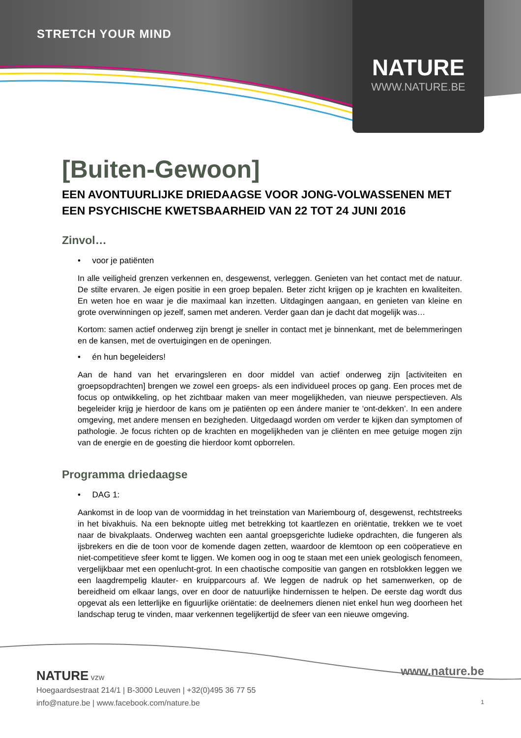STRETCH YOUR MIND
NATURE
WWW.NATURE.BE
[Buiten-Gewoon]
EEN AVONTUURLIJKE DRIEDAAGSE VOOR JONG-VOLWASSENEN MET EEN PSYCHISCHE KWETSBAARHEID VAN 22 TOT 24 JUNI 2016
Zinvol…
• voor je patiënten
In alle veiligheid grenzen verkennen en, desgewenst, verleggen. Genieten van het contact met de natuur. De stilte ervaren. Je eigen positie in een groep bepalen. Beter zicht krijgen op je krachten en kwaliteiten. En weten hoe en waar je die maximaal kan inzetten. Uitdagingen aangaan, en genieten van kleine en grote overwinningen op jezelf, samen met anderen. Verder gaan dan je dacht dat mogelijk was…
Kortom: samen actief onderweg zijn brengt je sneller in contact met je binnenkant, met de belemmeringen en de kansen, met de overtuigingen en de openingen.
• én hun begeleiders!
Aan de hand van het ervaringsleren en door middel van actief onderweg zijn [activiteiten en groepsopdrachten] brengen we zowel een groeps- als een individueel proces op gang. Een proces met de focus op ontwikkeling, op het zichtbaar maken van meer mogelijkheden, van nieuwe perspectieven. Als begeleider krijg je hierdoor de kans om je patiënten op een ándere manier te ‘ont-dekken’. In een andere omgeving, met andere mensen en bezigheden. Uitgedaagd worden om verder te kijken dan symptomen of pathologie. Je focus richten op de krachten en mogelijkheden van je cliënten en mee getuige mogen zijn van de energie en de goesting die hierdoor komt opborrelen.
Programma driedaagse
• DAG 1:
Aankomst in de loop van de voormiddag in het treinstation van Mariembourg of, desgewenst, rechtstreeks in het bivakhuis. Na een beknopte uitleg met betrekking tot kaartlezen en oriëntatie, trekken we te voet naar de bivakplaats. Onderweg wachten een aantal groepsgerichte ludieke opdrachten, die fungeren als ijsbrekers en die de toon voor de komende dagen zetten, waardoor de klemtoon op een coöperatieve en niet-competitieve sfeer komt te liggen. We komen oog in oog te staan met een uniek geologisch fenomeen, vergelijkbaar met een openlucht-grot. In een chaotische compositie van gangen en rotsblokken leggen we een laagdrempelig klauter- en kruipparcours af. We leggen de nadruk op het samenwerken, op de bereidheid om elkaar langs, over en door de natuurlijke hindernissen te helpen. De eerste dag wordt dus opgevat als een letterlijke en figuurlijke oriëntatie: de deelnemers dienen niet enkel hun weg doorheen het landschap terug te vinden, maar verkennen tegelijkertijd de sfeer van een nieuwe omgeving.
NATURE vzw
Hoegaardsestraat 214/1 | B-3000 Leuven | +32(0)495 36 77 55
info@nature.be | www.facebook.com/nature.be
www.nature.be
1